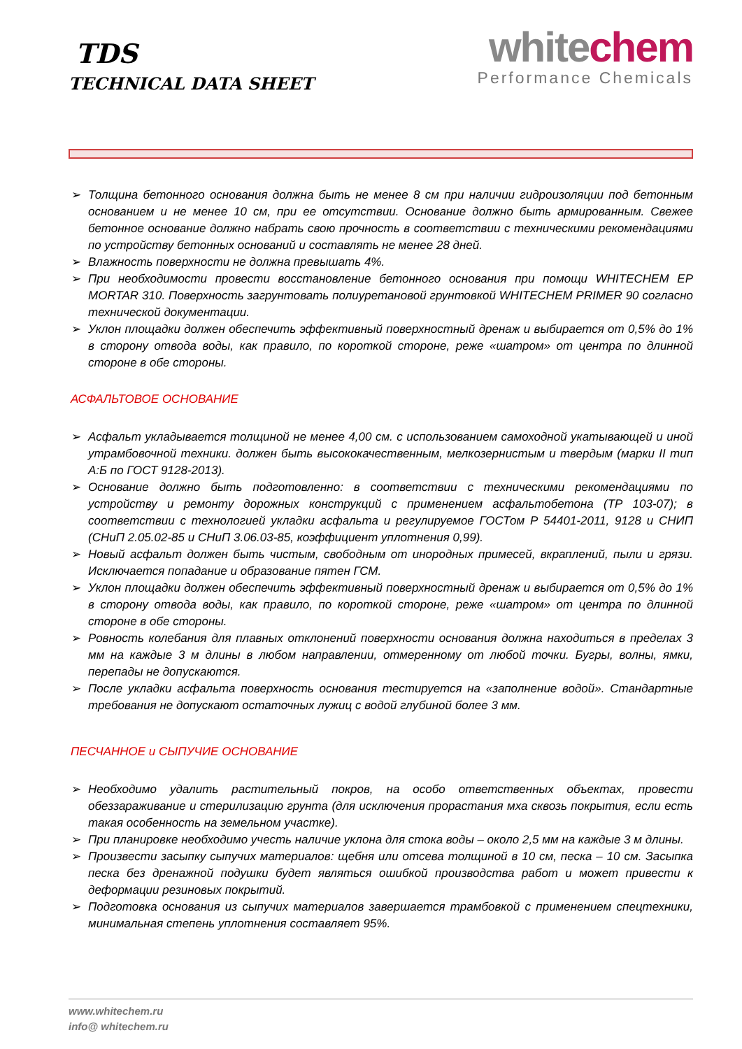TDS
TECHNICAL DATA SHEET
whitechem
Performance Chemicals
➢ Толщина бетонного основания должна быть не менее 8 см при наличии гидроизоляции под бетонным основанием и не менее 10 см, при ее отсутствии. Основание должно быть армированным. Свежее бетонное основание должно набрать свою прочность в соответствии с техническими рекомендациями по устройству бетонных оснований и составлять не менее 28 дней.
➢ Влажность поверхности не должна превышать 4%.
➢ При необходимости провести восстановление бетонного основания при помощи WHITECHEM EP MORTAR 310. Поверхность загрунтовать полиуретановой грунтовкой WHITECHEM PRIMER 90 согласно технической документации.
➢ Уклон площадки должен обеспечить эффективный поверхностный дренаж и выбирается от 0,5% до 1% в сторону отвода воды, как правило, по короткой стороне, реже «шатром» от центра по длинной стороне в обе стороны.
АСФАЛЬТОВОЕ ОСНОВАНИЕ
➢ Асфальт укладывается толщиной не менее 4,00 см. с использованием самоходной укатывающей и иной утрамбовочной техники. должен быть высококачественным, мелкозернистым и твердым (марки II тип А:Б по ГОСТ 9128-2013).
➢ Основание должно быть подготовленно: в соответствии с техническими рекомендациями по устройству и ремонту дорожных конструкций с применением асфальтобетона (ТР 103-07); в соответствии с технологией укладки асфальта и регулируемое ГОСТом Р 54401-2011, 9128 и СНИП (СНиП 2.05.02-85 и СНиП 3.06.03-85, коэффициент уплотнения 0,99).
➢ Новый асфальт должен быть чистым, свободным от инородных примесей, вкраплений, пыли и грязи. Исключается попадание и образование пятен ГСМ.
➢ Уклон площадки должен обеспечить эффективный поверхностный дренаж и выбирается от 0,5% до 1% в сторону отвода воды, как правило, по короткой стороне, реже «шатром» от центра по длинной стороне в обе стороны.
➢ Ровность колебания для плавных отклонений поверхности основания должна находиться в пределах 3 мм на каждые 3 м длины в любом направлении, отмеренному от любой точки. Бугры, волны, ямки, перепады не допускаются.
➢ После укладки асфальта поверхность основания тестируется на «заполнение водой». Стандартные требования не допускают остаточных лужиц с водой глубиной более 3 мм.
ПЕСЧАННОЕ и СЫПУЧИЕ ОСНОВАНИЕ
➢ Необходимо удалить растительный покров, на особо ответственных объектах, провести обеззараживание и стерилизацию грунта (для исключения прорастания мха сквозь покрытия, если есть такая особенность на земельном участке).
➢ При планировке необходимо учесть наличие уклона для стока воды – около 2,5 мм на каждые 3 м длины.
➢ Произвести засыпку сыпучих материалов: щебня или отсева толщиной в 10 см, песка – 10 см. Засыпка песка без дренажной подушки будет являться ошибкой производства работ и может привести к деформации резиновых покрытий.
➢ Подготовка основания из сыпучих материалов завершается трамбовкой с применением спецтехники, минимальная степень уплотнения составляет 95%.
www.whitechem.ru
info@ whitechem.ru